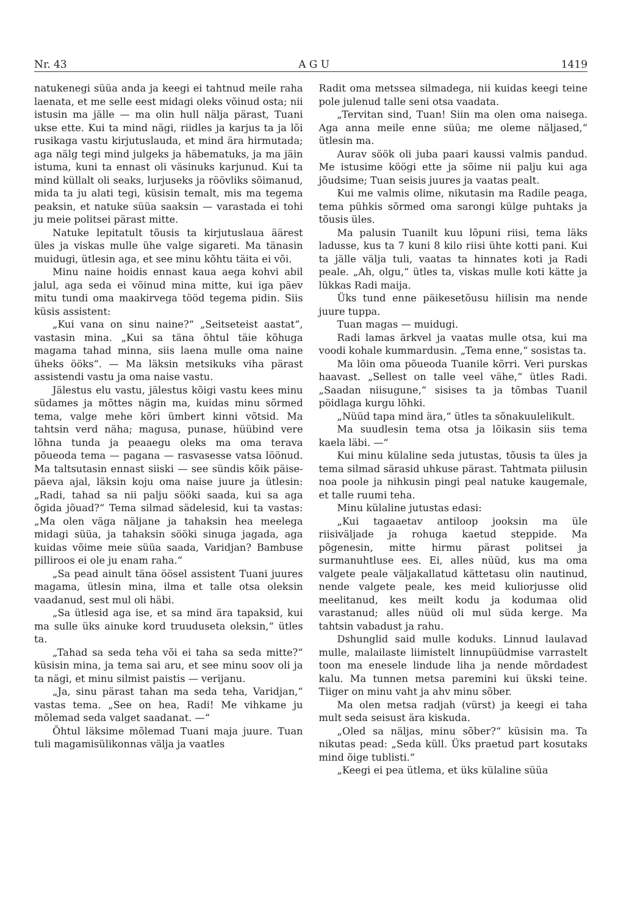Nr. 43 A G U 1419
natukenegi süüa anda ja keegi ei tahtnud meile raha laenata, et me selle eest midagi oleks võinud osta; nii istusin ma jälle — ma olin hull nälja pärast, Tuani ukse ette. Kui ta mind nägi, riidles ja karjus ta ja lõi rusikaga vastu kirjutuslauda, et mind ära hirmutada; aga nälg tegi mind julgeks ja häbematuks, ja ma jäin istuma, kuni ta ennast oli väsinuks karjunud. Kui ta mind küllalt oli seaks, lurjuseks ja röövliks sõimanud, mida ta ju alati tegi, küsisin temalt, mis ma tegema peaksin, et natuke süüa saaksin — varastada ei tohi ju meie politsei pärast mitte.
Natuke lepitatult tõusis ta kirjutuslaua äärest üles ja viskas mulle ühe valge sigareti. Ma tänasin muidugi, ütlesin aga, et see minu kõhtu täita ei või.
Minu naine hoidis ennast kaua aega kohvi abil jalul, aga seda ei võinud mina mitte, kui iga päev mitu tundi oma maakirvega tööd tegema pidin. Siis küsis assistent:
„Kui vana on sinu naine?“ „Seitseteist aastat“, vastasin mina. „Kui sa täna õhtul täie kõhuga magama tahad minna, siis laena mulle oma naine üheks ööks“. — Ma läksin metsikuks viha pärast assistendi vastu ja oma naise vastu.
Jälestus elu vastu, jälestus kõigi vastu kees minu südames ja mõttes nägin ma, kuidas minu sõrmed tema, valge mehe kõri ümbert kinni võtsid. Ma tahtsin verd näha; magusa, punase, hüübind vere lõhna tunda ja peaaegu oleks ma oma terava põueoda tema — pagana — rasvasesse vatsa löönud. Ma taltsutasin ennast siiski — see sündis kõik päise-päeva ajal, läksin koju oma naise juure ja ütlesin: „Radi, tahad sa nii palju sööki saada, kui sa aga õgida jõuad?“ Tema silmad sädelesid, kui ta vastas: „Ma olen väga näljane ja tahaksin hea meelega midagi süüa, ja tahaksin sööki sinuga jagada, aga kuidas võime meie süüa saada, Varidjan? Bambuse pilliroos ei ole ju enam raha.“
„Sa pead ainult täna öösel assistent Tuani juures magama, ütlesin mina, ilma et talle otsa oleksin vaadanud, sest mul oli häbi.
„Sa ütlesid aga ise, et sa mind ära tapaksid, kui ma sulle üks ainuke kord truuduseta oleksin,“ ütles ta.
„Tahad sa seda teha või ei taha sa seda mitte?“ küsisin mina, ja tema sai aru, et see minu soov oli ja ta nägi, et minu silmist paistis — verijanu.
„Ja, sinu pärast tahan ma seda teha, Varidjan,“ vastas tema. „See on hea, Radi! Me vihkame ju mõlemad seda valget saadanat. —“
Õhtul läksime mõlemad Tuani maja juure. Tuan tuli magamisülikonnas välja ja vaatles
Radit oma metssea silmadega, nii kuidas keegi teine pole julenud talle seni otsa vaadata.
„Tervitan sind, Tuan! Siin ma olen oma naisega. Aga anna meile enne süüa; me oleme näljased,“ ütlesin ma.
Aurav söök oli juba paari kaussi valmis pandud. Me istusime köögi ette ja sõime nii palju kui aga jõudsime; Tuan seisis juures ja vaatas pealt.
Kui me valmis olime, nikutasin ma Radile peaga, tema pühkis sõrmed oma sarongi külge puhtaks ja tõusis üles.
Ma palusin Tuanilt kuu lõpuni riisi, tema läks ladusse, kus ta 7 kuni 8 kilo riisi ühte kotti pani. Kui ta jälle välja tuli, vaatas ta hinnates koti ja Radi peale. „Ah, olgu,“ ütles ta, viskas mulle koti kätte ja lükkas Radi maija.
Üks tund enne päikesetõusu hiilisin ma nende juure tuppa.
Tuan magas — muidugi.
Radi lamas ärkvel ja vaatas mulle otsa, kui ma voodi kohale kummardusin. „Tema enne,“ sosistas ta.
Ma lõin oma põueoda Tuanile kõrri. Veri purskas haavast. „Sellest on talle veel vähe,“ ütles Radi. „Saadan niisugune,“ sisises ta ja tõmbas Tuanil pöidlaga kurgu lõhki.
„Nüüd tapa mind ära,“ ütles ta sõnakuulelikult.
Ma suudlesin tema otsa ja lõikasin siis tema kaela läbi. —“
Kui minu külaline seda jutustas, tõusis ta üles ja tema silmad särasid uhkuse pärast. Tahtmata piilusin noa poole ja nihkusin pingi peal natuke kaugemale, et talle ruumi teha.
Minu külaline jutustas edasi:
„Kui tagaaetav antiloop jooksin ma üle riisiväljade ja rohuga kaetud steppide. Ma põgenesin, mitte hirmu pärast politsei ja surmanuhtluse ees. Ei, alles nüüd, kus ma oma valgete peale väljakallatud kättetasu olin nautinud, nende valgete peale, kes meid kuliorjusse olid meelitanud, kes meilt kodu ja kodumaa olid varastanud; alles nüüd oli mul süda kerge. Ma tahtsin vabadust ja rahu.
Dshunglid said mulle koduks. Linnud laulavad mulle, malailaste liimistelt linnupüüdmise varrastelt toon ma enesele lindude liha ja nende mõrdadest kalu. Ma tunnen metsa paremini kui ükski teine. Tiiger on minu vaht ja ahv minu sõber.
Ma olen metsa radjah (vürst) ja keegi ei taha mult seda seisust ära kiskuda.
„Oled sa näljas, minu sõber?“ küsisin ma. Ta nikutas pead: „Seda küll. Üks praetud part kosutaks mind õige tublisti.“
„Keegi ei pea ütlema, et üks külaline süüa